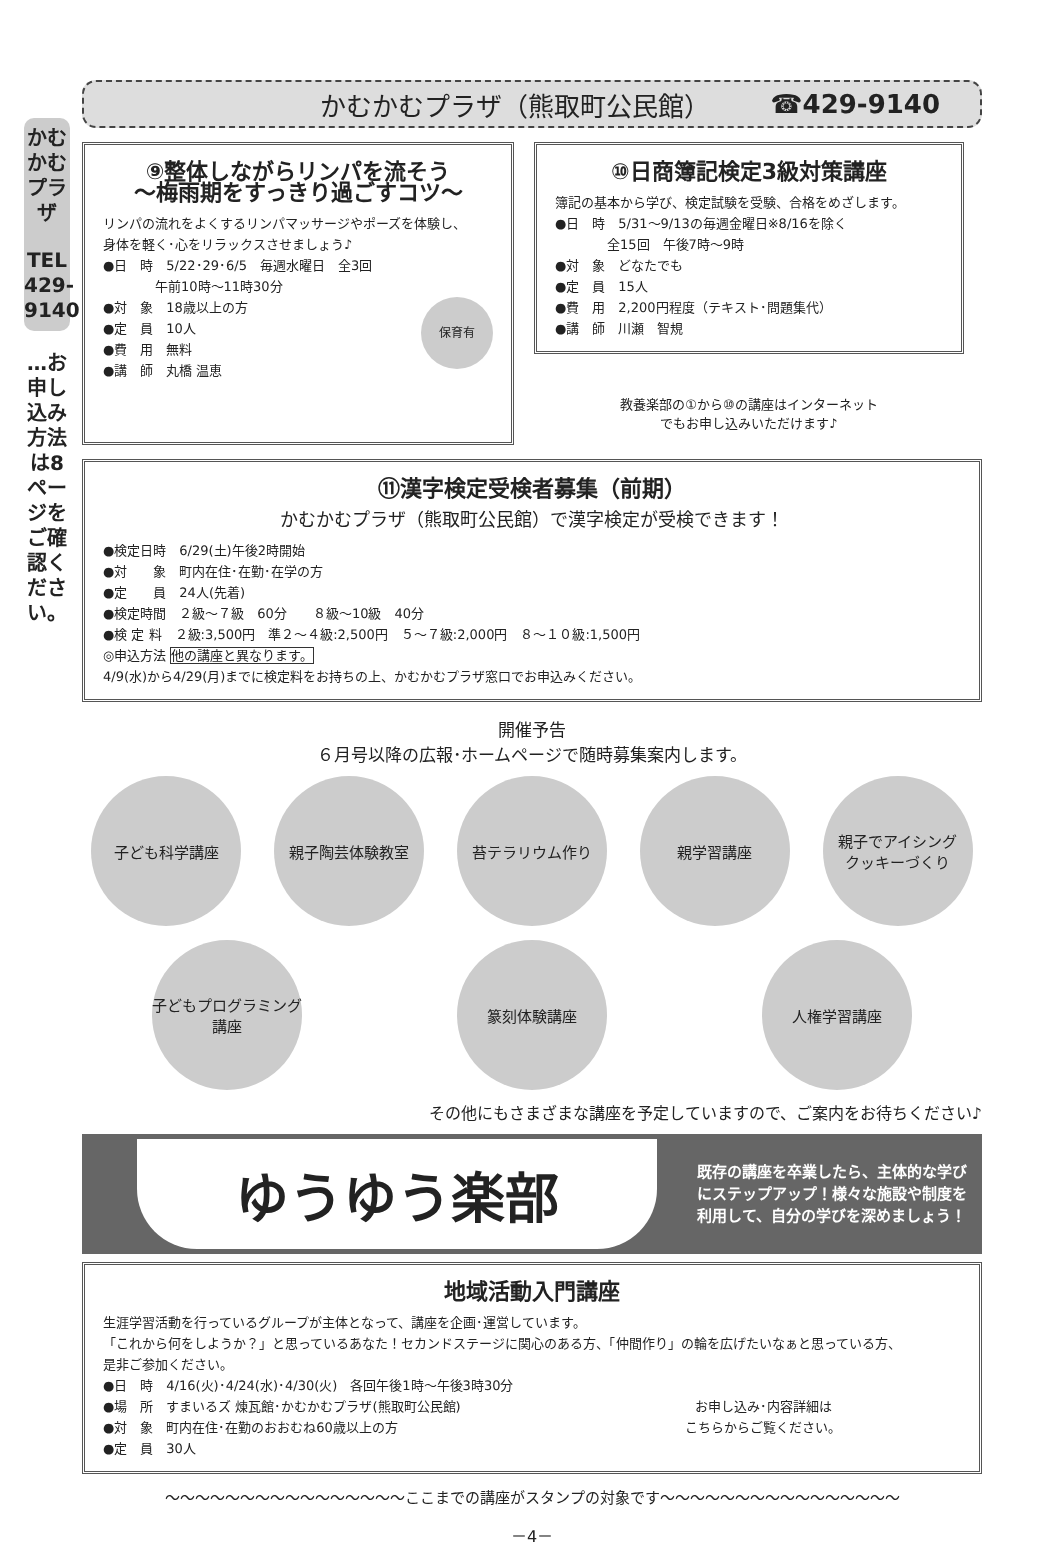かむかむプラザ
TEL 429-9140
…お申し込み方法は8ページをご確認ください。
かむかむプラザ（熊取町公民館） ☎429-9140
⑨整体しながらリンパを流そう
～梅雨期をすっきり過ごすコツ～
リンパの流れをよくするリンパマッサージやポーズを体験し、
身体を軽く･心をリラックスさせましょう♪
●日　時　5/22･29･6/5　毎週水曜日　全3回
　　　　午前10時～11時30分
●対　象　18歳以上の方 保育有
●定　員　10人
●費　用　無料
●講　師　丸橋 温恵
⑩日商簿記検定3級対策講座
簿記の基本から学び、検定試験を受験、合格をめざします。
●日　時　5/31～9/13の毎週金曜日※8/16を除く
　　　　全15回　午後7時～9時
●対　象　どなたでも
●定　員　15人
●費　用　2,200円程度（テキスト･問題集代）
●講　師　川瀬　智規
教養楽部の①から⑩の講座はインターネット
でもお申し込みいただけます♪
⑪漢字検定受検者募集（前期）
かむかむプラザ（熊取町公民館）で漢字検定が受検できます！
●検定日時　6/29(土)午後2時開始
●対　　象　町内在住･在勤･在学の方
●定　　員　24人(先着)
●検定時間　２級～７級　60分　　８級～10級　40分
●検 定 料　２級:3,500円　準２～４級:2,500円　５～７級:2,000円　８～１０級:1,500円
◎申込方法 他の講座と異なります。
4/9(水)から4/29(月)までに検定料をお持ちの上、かむかむプラザ窓口でお申込みください。
開催予告
６月号以降の広報･ホームページで随時募集案内します。
子ども科学講座
親子陶芸体験教室
苔テラリウム作り
親学習講座
親子でアイシング
クッキーづくり
子どもプログラミング
講座
篆刻体験講座
人権学習講座
その他にもさまざまな講座を予定していますので、ご案内をお待ちください♪
ゆうゆう楽部
既存の講座を卒業したら、主体的な学びにステップアップ！様々な施設や制度を利用して、自分の学びを深めましょう！
地域活動入門講座
生涯学習活動を行っているグループが主体となって、講座を企画･運営しています。
「これから何をしようか？」と思っているあなた！セカンドステージに関心のある方、「仲間作り」の輪を広げたいなぁと思っている方、
是非ご参加ください。
●日　時　4/16(火)･4/24(水)･4/30(火)　各回午後1時～午後3時30分
●場　所　すまいるズ 煉瓦館･かむかむプラザ(熊取町公民館)　　お申し込み･内容詳細は
こちらからご覧ください。
●対　象　町内在住･在勤のおおむね60歳以上の方
●定　員　30人
～～～～～～～～～～～～～～～～ここまでの講座がスタンプの対象です～～～～～～～～～～～～～～～～
－4－